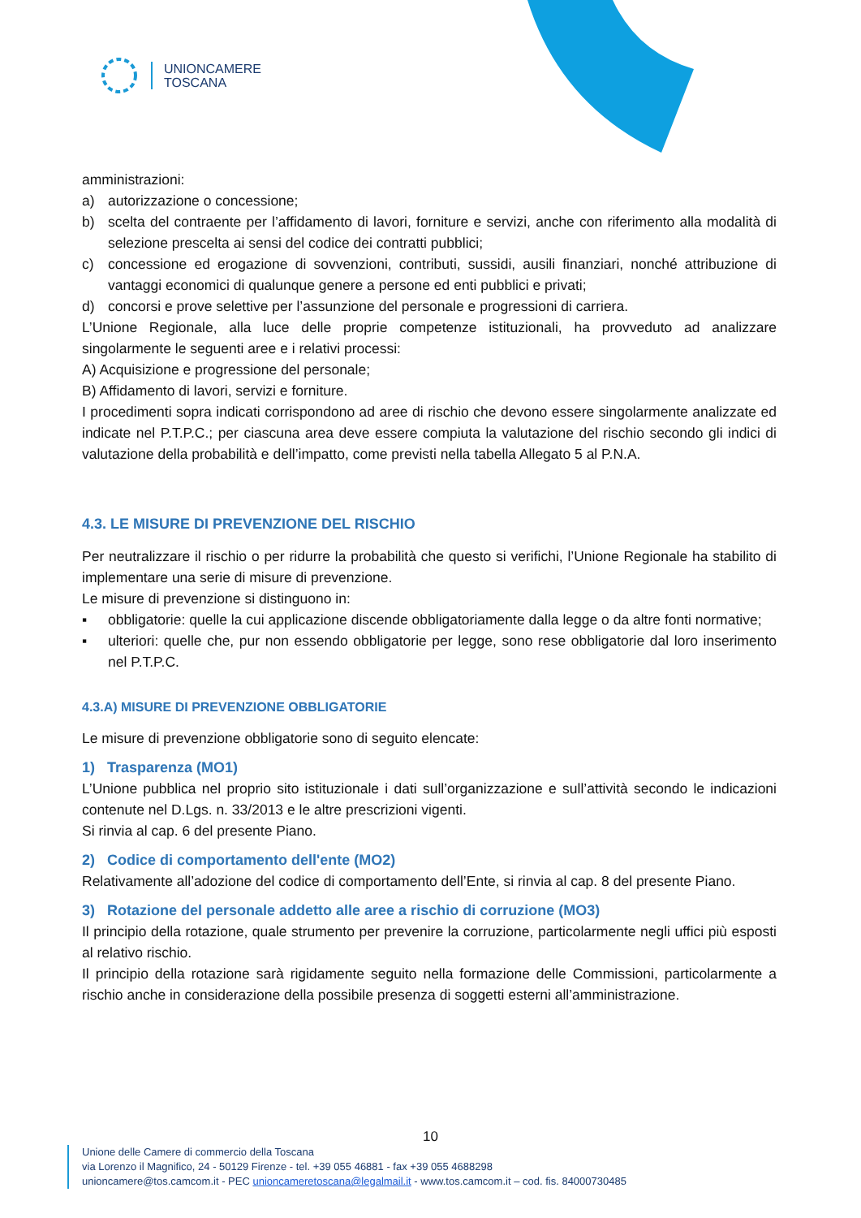UNIONCAMERE
TOSCANA
amministrazioni:
a) autorizzazione o concessione;
b) scelta del contraente per l’affidamento di lavori, forniture e servizi, anche con riferimento alla modalità di selezione prescelta ai sensi del codice dei contratti pubblici;
c) concessione ed erogazione di sovvenzioni, contributi, sussidi, ausili finanziari, nonché attribuzione di vantaggi economici di qualunque genere a persone ed enti pubblici e privati;
d) concorsi e prove selettive per l’assunzione del personale e progressioni di carriera.
L’Unione Regionale, alla luce delle proprie competenze istituzionali, ha provveduto ad analizzare singolarmente le seguenti aree e i relativi processi:
A) Acquisizione e progressione del personale;
B) Affidamento di lavori, servizi e forniture.
I procedimenti sopra indicati corrispondono ad aree di rischio che devono essere singolarmente analizzate ed indicate nel P.T.P.C.; per ciascuna area deve essere compiuta la valutazione del rischio secondo gli indici di valutazione della probabilità e dell’impatto, come previsti nella tabella Allegato 5 al P.N.A.
4.3. LE MISURE DI PREVENZIONE DEL RISCHIO
Per neutralizzare il rischio o per ridurre la probabilità che questo si verifichi, l’Unione Regionale ha stabilito di implementare una serie di misure di prevenzione.
Le misure di prevenzione si distinguono in:
▪ obbligatorie: quelle la cui applicazione discende obbligatoriamente dalla legge o da altre fonti normative;
▪ ulteriori: quelle che, pur non essendo obbligatorie per legge, sono rese obbligatorie dal loro inserimento nel P.T.P.C.
4.3.A) MISURE DI PREVENZIONE OBBLIGATORIE
Le misure di prevenzione obbligatorie sono di seguito elencate:
1) Trasparenza (MO1)
L’Unione pubblica nel proprio sito istituzionale i dati sull’organizzazione e sull’attività secondo le indicazioni contenute nel D.Lgs. n. 33/2013 e le altre prescrizioni vigenti.
Si rinvia al cap. 6 del presente Piano.
2) Codice di comportamento dell'ente (MO2)
Relativamente all’adozione del codice di comportamento dell’Ente, si rinvia al cap. 8 del presente Piano.
3) Rotazione del personale addetto alle aree a rischio di corruzione (MO3)
Il principio della rotazione, quale strumento per prevenire la corruzione, particolarmente negli uffici più esposti al relativo rischio.
Il principio della rotazione sarà rigidamente seguito nella formazione delle Commissioni, particolarmente a rischio anche in considerazione della possibile presenza di soggetti esterni all’amministrazione.
10
Unione delle Camere di commercio della Toscana
via Lorenzo il Magnifico, 24 - 50129 Firenze - tel. +39 055 46881 - fax +39 055 4688298
unioncamere@tos.camcom.it - PEC unioncameretoscana@legalmail.it - www.tos.camcom.it – cod. fis. 84000730485